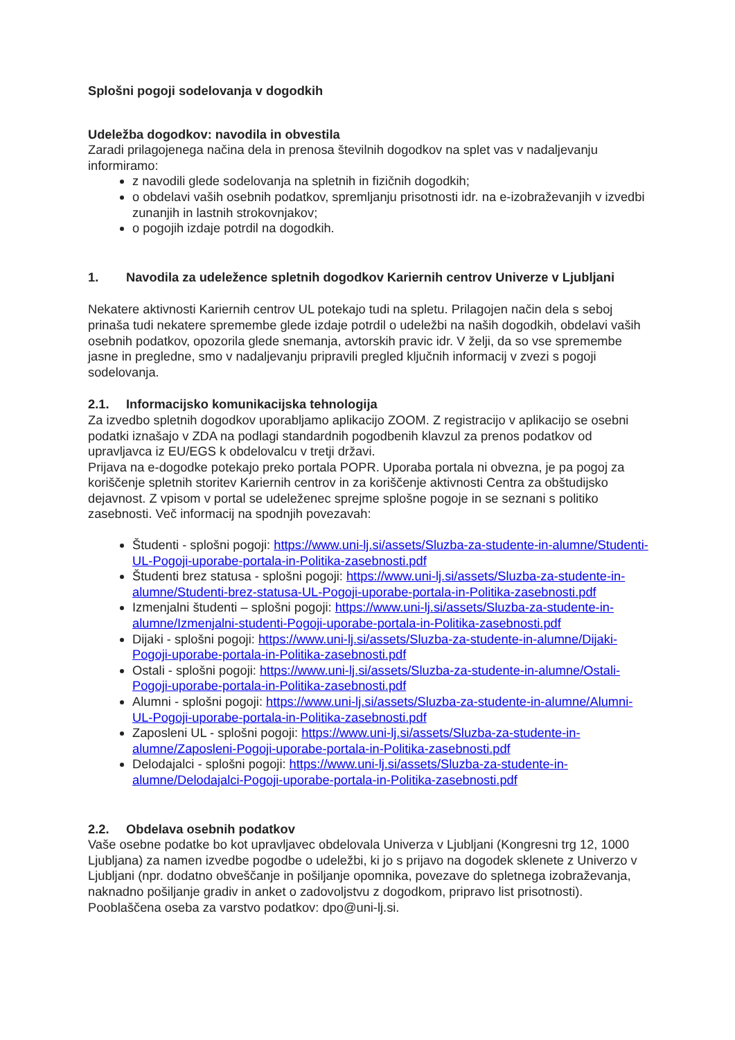Splošni pogoji sodelovanja v dogodkih
Udeležba dogodkov: navodila in obvestila
Zaradi prilagojenega načina dela in prenosa številnih dogodkov na splet vas v nadaljevanju informiramo:
z navodili glede sodelovanja na spletnih in fizičnih dogodkih;
o obdelavi vaših osebnih podatkov, spremljanju prisotnosti idr. na e-izobraževanjih v izvedbi zunanjih in lastnih strokovnjakov;
o pogojih izdaje potrdil na dogodkih.
1. Navodila za udeležence spletnih dogodkov Kariernih centrov Univerze v Ljubljani
Nekatere aktivnosti Kariernih centrov UL potekajo tudi na spletu. Prilagojen način dela s seboj prinaša tudi nekatere spremembe glede izdaje potrdil o udeležbi na naših dogodkih, obdelavi vaših osebnih podatkov, opozorila glede snemanja, avtorskih pravic idr. V želji, da so vse spremembe jasne in pregledne, smo v nadaljevanju pripravili pregled ključnih informacij v zvezi s pogoji sodelovanja.
2.1. Informacijsko komunikacijska tehnologija
Za izvedbo spletnih dogodkov uporabljamo aplikacijo ZOOM. Z registracijo v aplikacijo se osebni podatki iznašajo v ZDA na podlagi standardnih pogodbenih klavzul za prenos podatkov od upravljavca iz EU/EGS k obdelovalcu v tretji državi.
Prijava na e-dogodke potekajo preko portala POPR. Uporaba portala ni obvezna, je pa pogoj za koriščenje spletnih storitev Kariernih centrov in za koriščenje aktivnosti Centra za obštudijsko dejavnost. Z vpisom v portal se udeleženec sprejme splošne pogoje in se seznani s politiko zasebnosti. Več informacij na spodnjih povezavah:
Študenti - splošni pogoji: https://www.uni-lj.si/assets/Sluzba-za-studente-in-alumne/Studenti-UL-Pogoji-uporabe-portala-in-Politika-zasebnosti.pdf
Študenti brez statusa - splošni pogoji: https://www.uni-lj.si/assets/Sluzba-za-studente-in-alumne/Studenti-brez-statusa-UL-Pogoji-uporabe-portala-in-Politika-zasebnosti.pdf
Izmenjalni študenti – splošni pogoji: https://www.uni-lj.si/assets/Sluzba-za-studente-in-alumne/Izmenjalni-studenti-Pogoji-uporabe-portala-in-Politika-zasebnosti.pdf
Dijaki - splošni pogoji: https://www.uni-lj.si/assets/Sluzba-za-studente-in-alumne/Dijaki-Pogoji-uporabe-portala-in-Politika-zasebnosti.pdf
Ostali - splošni pogoji: https://www.uni-lj.si/assets/Sluzba-za-studente-in-alumne/Ostali-Pogoji-uporabe-portala-in-Politika-zasebnosti.pdf
Alumni - splošni pogoji: https://www.uni-lj.si/assets/Sluzba-za-studente-in-alumne/Alumni-UL-Pogoji-uporabe-portala-in-Politika-zasebnosti.pdf
Zaposleni UL - splošni pogoji: https://www.uni-lj.si/assets/Sluzba-za-studente-in-alumne/Zaposleni-Pogoji-uporabe-portala-in-Politika-zasebnosti.pdf
Delodajalci - splošni pogoji: https://www.uni-lj.si/assets/Sluzba-za-studente-in-alumne/Delodajalci-Pogoji-uporabe-portala-in-Politika-zasebnosti.pdf
2.2. Obdelava osebnih podatkov
Vaše osebne podatke bo kot upravljavec obdelovala Univerza v Ljubljani (Kongresni trg 12, 1000 Ljubljana) za namen izvedbe pogodbe o udeležbi, ki jo s prijavo na dogodek sklenete z Univerzo v Ljubljani (npr. dodatno obveščanje in pošiljanje opomnika, povezave do spletnega izobraževanja, naknadno pošiljanje gradiv in anket o zadovoljstvu z dogodkom, pripravo list prisotnosti). Pooblaščena oseba za varstvo podatkov: dpo@uni-lj.si.